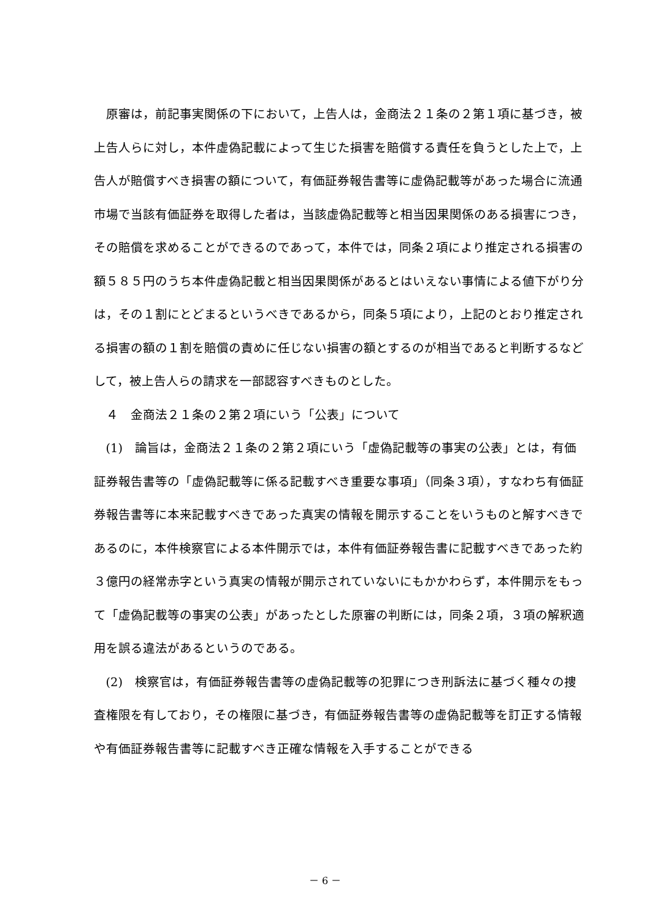原審は，前記事実関係の下において，上告人は，金商法２１条の２第１項に基づき，被上告人らに対し，本件虚偽記載によって生じた損害を賠償する責任を負うとした上で，上告人が賠償すべき損害の額について，有価証券報告書等に虚偽記載等があった場合に流通市場で当該有価証券を取得した者は，当該虚偽記載等と相当因果関係のある損害につき，その賠償を求めることができるのであって，本件では，同条２項により推定される損害の額５８５円のうち本件虚偽記載と相当因果関係があるとはいえない事情による値下がり分は，その１割にとどまるというべきであるから，同条５項により，上記のとおり推定される損害の額の１割を賠償の責めに任じない損害の額とするのが相当であると判断するなどして，被上告人らの請求を一部認容すべきものとした。
４　金商法２１条の２第２項にいう「公表」について
(1)　論旨は，金商法２１条の２第２項にいう「虚偽記載等の事実の公表」とは，有価証券報告書等の「虚偽記載等に係る記載すべき重要な事項」（同条３項），すなわち有価証券報告書等に本来記載すべきであった真実の情報を開示することをいうものと解すべきであるのに，本件検察官による本件開示では，本件有価証券報告書に記載すべきであった約３億円の経常赤字という真実の情報が開示されていないにもかかわらず，本件開示をもって「虚偽記載等の事実の公表」があったとした原審の判断には，同条２項，３項の解釈適用を誤る違法があるというのである。
(2)　検察官は，有価証券報告書等の虚偽記載等の犯罪につき刑訴法に基づく種々の捜査権限を有しており，その権限に基づき，有価証券報告書等の虚偽記載等を訂正する情報や有価証券報告書等に記載すべき正確な情報を入手することができる
－ 6 －